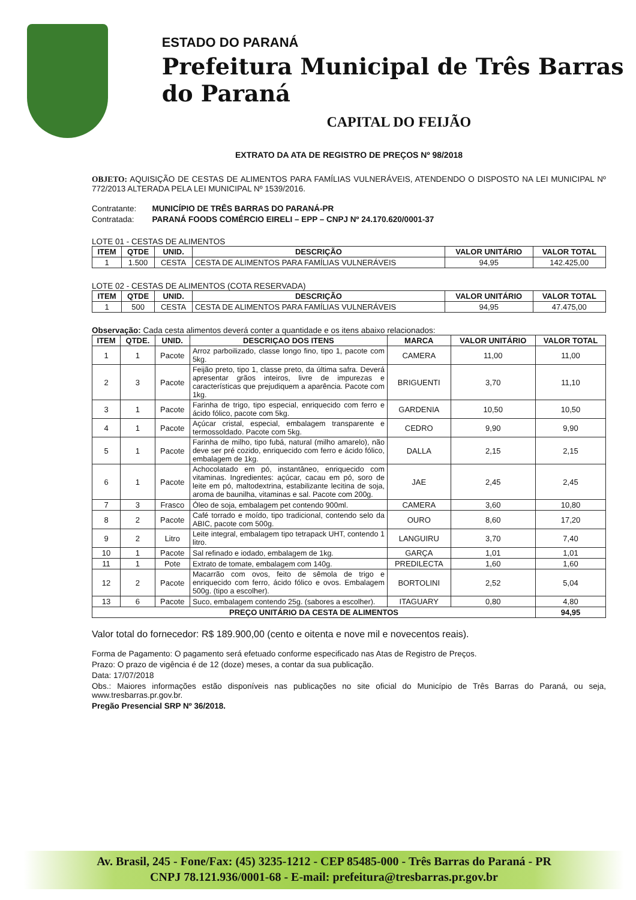ESTADO DO PARANÁ
Prefeitura Municipal de Três Barras do Paraná
CAPITAL DO FEIJÃO
EXTRATO DA ATA DE REGISTRO DE PREÇOS Nº 98/2018
OBJETO: AQUISIÇÃO DE CESTAS DE ALIMENTOS PARA FAMÍLIAS VULNERÁVEIS, ATENDENDO O DISPOSTO NA LEI MUNICIPAL Nº 772/2013 ALTERADA PELA LEI MUNICIPAL Nº 1539/2016.
Contratante: MUNICÍPIO DE TRÊS BARRAS DO PARANÁ-PR
Contratada: PARANÁ FOODS COMÉRCIO EIRELI – EPP – CNPJ Nº 24.170.620/0001-37
LOTE 01 - CESTAS DE ALIMENTOS
| ITEM | QTDE | UNID. | DESCRIÇÃO | VALOR UNITÁRIO | VALOR TOTAL |
| --- | --- | --- | --- | --- | --- |
| 1 | 1.500 | CESTA | CESTA DE ALIMENTOS PARA FAMÍLIAS VULNERÁVEIS | 94,95 | 142.425,00 |
LOTE 02 - CESTAS DE ALIMENTOS (COTA RESERVADA)
| ITEM | QTDE | UNID. | DESCRIÇÃO | VALOR UNITÁRIO | VALOR TOTAL |
| --- | --- | --- | --- | --- | --- |
| 1 | 500 | CESTA | CESTA DE ALIMENTOS PARA FAMÍLIAS VULNERÁVEIS | 94,95 | 47.475,00 |
Observação: Cada cesta alimentos deverá conter a quantidade e os itens abaixo relacionados:
| ITEM | QTDE. | UNID. | DESCRIÇAO DOS ITENS | MARCA | VALOR UNITÁRIO | VALOR TOTAL |
| --- | --- | --- | --- | --- | --- | --- |
| 1 | 1 | Pacote | Arroz parboilizado, classe longo fino, tipo 1, pacote com 5kg. | CAMERA | 11,00 | 11,00 |
| 2 | 3 | Pacote | Feijão preto, tipo 1, classe preto, da última safra. Deverá apresentar grãos inteiros, livre de impurezas e características que prejudiquem a aparência. Pacote com 1kg. | BRIGUENTI | 3,70 | 11,10 |
| 3 | 1 | Pacote | Farinha de trigo, tipo especial, enriquecido com ferro e ácido fólico, pacote com 5kg. | GARDENIA | 10,50 | 10,50 |
| 4 | 1 | Pacote | Açúcar cristal, especial, embalagem transparente e termossoldado. Pacote com 5kg. | CEDRO | 9,90 | 9,90 |
| 5 | 1 | Pacote | Farinha de milho, tipo fubá, natural (milho amarelo), não deve ser pré cozido, enriquecido com ferro e ácido fólico, embalagem de 1kg. | DALLA | 2,15 | 2,15 |
| 6 | 1 | Pacote | Achocolatado em pó, instantâneo, enriquecido com vitaminas. Ingredientes: açúcar, cacau em pó, soro de leite em pó, maltodextrina, estabilizante lecitina de soja, aroma de baunilha, vitaminas e sal. Pacote com 200g. | JAE | 2,45 | 2,45 |
| 7 | 3 | Frasco | Óleo de soja, embalagem pet contendo 900ml. | CAMERA | 3,60 | 10,80 |
| 8 | 2 | Pacote | Café torrado e moído, tipo tradicional, contendo selo da ABIC, pacote com 500g. | OURO | 8,60 | 17,20 |
| 9 | 2 | Litro | Leite integral, embalagem tipo tetrapack UHT, contendo 1 litro. | LANGUIRU | 3,70 | 7,40 |
| 10 | 1 | Pacote | Sal refinado e iodado, embalagem de 1kg. | GARÇA | 1,01 | 1,01 |
| 11 | 1 | Pote | Extrato de tomate, embalagem com 140g. | PREDILECTA | 1,60 | 1,60 |
| 12 | 2 | Pacote | Macarrão com ovos, feito de sêmola de trigo e enriquecido com ferro, ácido fólico e ovos. Embalagem 500g. (tipo a escolher). | BORTOLINI | 2,52 | 5,04 |
| 13 | 6 | Pacote | Suco, embalagem contendo 25g. (sabores a escolher). | ITAGUARY | 0,80 | 4,80 |
| PREÇO UNITÁRIO DA CESTA DE ALIMENTOS | | | | | | 94,95 |
Valor total do fornecedor: R$ 189.900,00 (cento e oitenta e nove mil e novecentos reais).
Forma de Pagamento: O pagamento será efetuado conforme especificado nas Atas de Registro de Preços.
Prazo: O prazo de vigência é de 12 (doze) meses, a contar da sua publicação.
Data: 17/07/2018
Obs.: Maiores informações estão disponíveis nas publicações no site oficial do Município de Três Barras do Paraná, ou seja, www.tresbarras.pr.gov.br.
Pregão Presencial SRP Nº 36/2018.
Av. Brasil, 245 - Fone/Fax: (45) 3235-1212 - CEP 85485-000 - Três Barras do Paraná - PR
CNPJ 78.121.936/0001-68 - E-mail: prefeitura@tresbarras.pr.gov.br